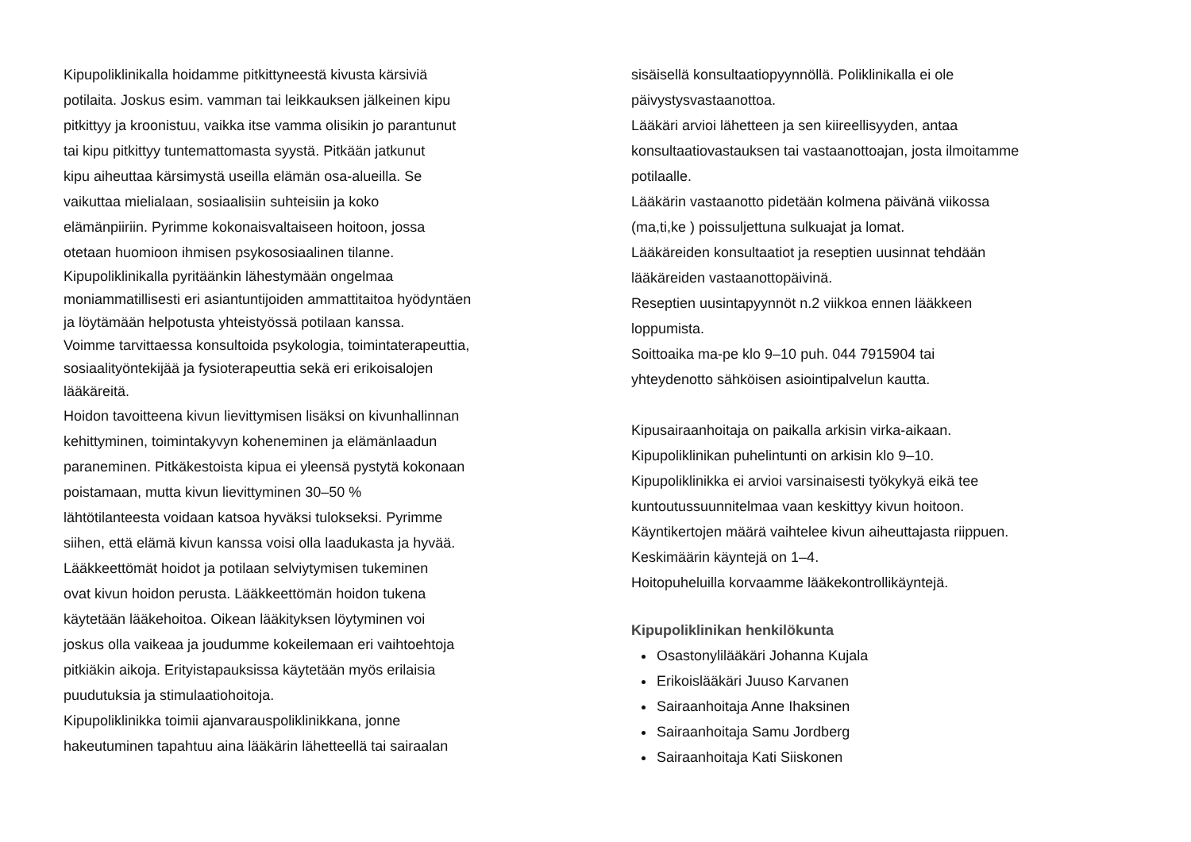Kipupoliklinikalla hoidamme pitkittyneestä kivusta kärsiviä
potilaita. Joskus esim. vamman tai leikkauksen jälkeinen kipu
pitkittyy ja kroonistuu, vaikka itse vamma olisikin jo parantunut
tai kipu pitkittyy tuntemattomasta syystä. Pitkään jatkunut
kipu aiheuttaa kärsimystä useilla elämän osa-alueilla. Se
vaikuttaa mielialaan, sosiaalisiin suhteisiin ja koko
elämänpiiriin. Pyrimme kokonaisvaltaiseen hoitoon, jossa
otetaan huomioon ihmisen psykososiaalinen tilanne.
Kipupoliklinikalla pyritäänkin lähestymään ongelmaa
moniammatillisesti eri asiantuntijoiden ammattitaitoa hyödyntäen
ja löytämään helpotusta yhteistyössä potilaan kanssa.
Voimme tarvittaessa konsultoida psykologia, toimintaterapeuttia,
sosiaalityöntekijää ja fysioterapeuttia sekä eri erikoisalojen
lääkäreitä.
Hoidon tavoitteena kivun lievittymisen lisäksi on kivunhallinnan
kehittyminen, toimintakyvyn koheneminen ja elämänlaadun
paraneminen. Pitkäkestoista kipua ei yleensä pystytä kokonaan
poistamaan, mutta kivun lievittyminen 30–50 %
lähtötilanteesta voidaan katsoa hyväksi tulokseksi. Pyrimme
siihen, että elämä kivun kanssa voisi olla laadukasta ja hyvää.
Lääkkeettömät hoidot ja potilaan selviytymisen tukeminen
ovat kivun hoidon perusta. Lääkkeettömän hoidon tukena
käytetään lääkehoitoa. Oikean lääkityksen löytyminen voi
joskus olla vaikeaa ja joudumme kokeilemaan eri vaihtoehtoja
pitkiäkin aikoja. Erityistapauksissa käytetään myös erilaisia
puudutuksia ja stimulaatiohoitoja.
Kipupoliklinikka toimii ajanvarauspoliklinikkana, jonne
hakeutuminen tapahtuu aina lääkärin lähetteellä tai sairaalan
sisäisellä konsultaatiopyynnöllä. Poliklinikalla ei ole
päivystysvastaanottoa.
Lääkäri arvioi lähetteen ja sen kiireellisyyden, antaa
konsultaatiovastauksen tai vastaanottoajan, josta ilmoitamme
potilaalle.
Lääkärin vastaanotto pidetään kolmena päivänä viikossa
(ma,ti,ke ) poissuljettuna sulkuajat ja lomat.
Lääkäreiden konsultaatiot ja reseptien uusinnat tehdään
lääkäreiden vastaanottopäivinä.
Reseptien uusintapyynnöt n.2 viikkoa ennen lääkkeen
loppumista.
Soittoaika ma-pe klo 9–10 puh. 044 7915904 tai
yhteydenotto sähköisen asiointipalvelun kautta.
Kipusairaanhoitaja on paikalla arkisin virka-aikaan.
Kipupoliklinikan puhelintunti on arkisin klo 9–10.
Kipupoliklinikka ei arvioi varsinaisesti työkykyä eikä tee
kuntoutussuunnitelmaa vaan keskittyy kivun hoitoon.
Käyntikertojen määrä vaihtelee kivun aiheuttajasta riippuen.
Keskimäärin käyntejä on 1–4.
Hoitopuheluilla korvaamme lääkekontrollikäyntejä.
Kipupoliklinikan henkilökunta
Osastonylilääkäri Johanna Kujala
Erikoislääkäri Juuso Karvanen
Sairaanhoitaja Anne Ihaksinen
Sairaanhoitaja Samu Jordberg
Sairaanhoitaja Kati Siiskonen